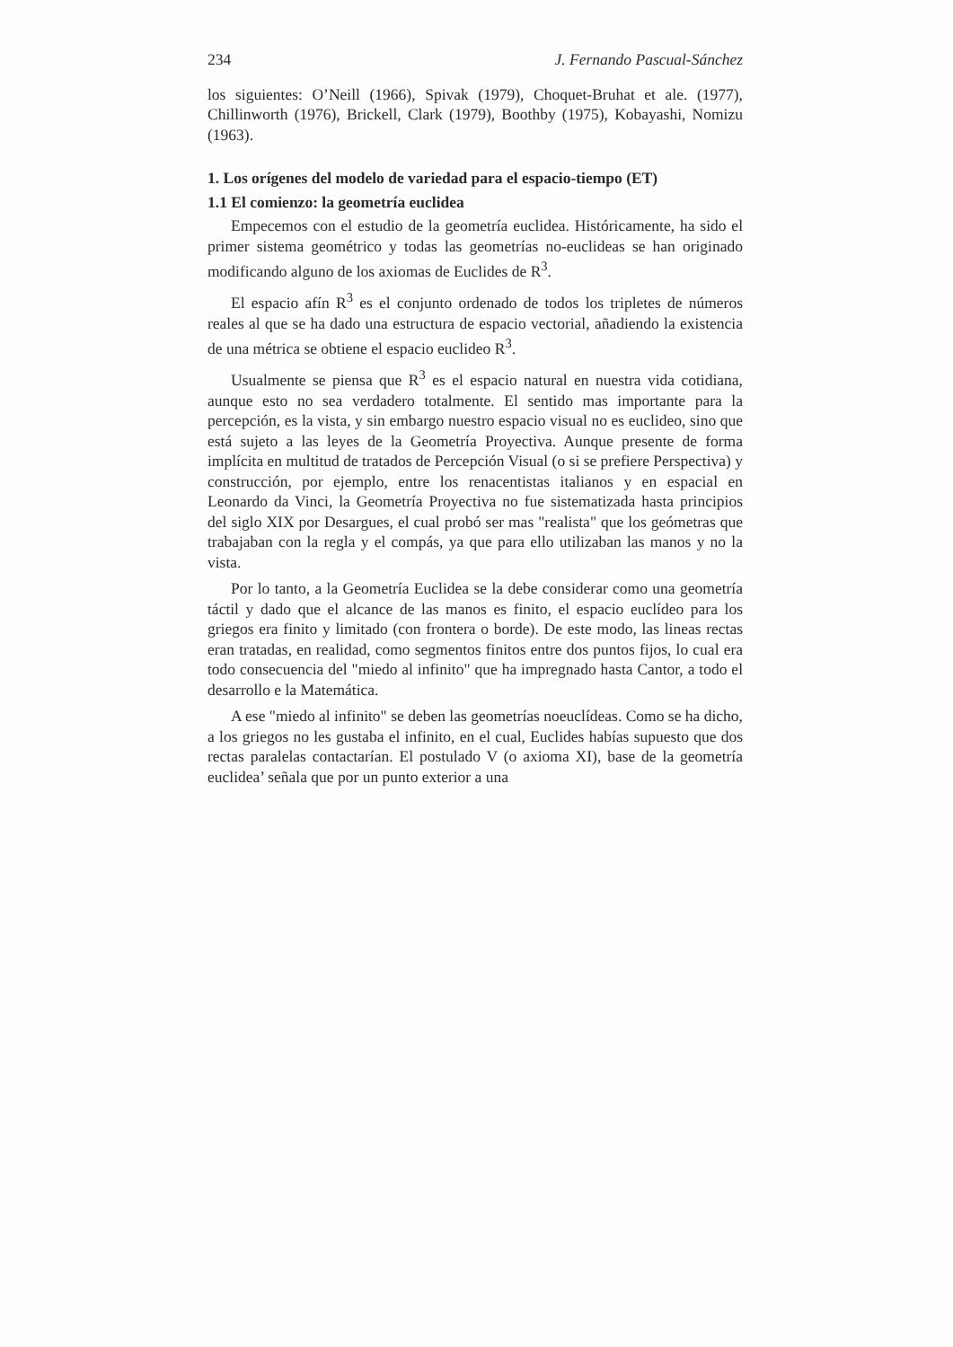234 J. Fernando Pascual-Sánchez
los siguientes: O’Neill (1966), Spivak (1979), Choquet-Bruhat et ale. (1977), Chillinworth (1976), Brickell, Clark (1979), Boothby (1975), Kobayashi, Nomizu (1963).
1. Los orígenes del modelo de variedad para el espacio-tiempo (ET)
1.1 El comienzo: la geometría euclidea
Empecemos con el estudio de la geometría euclidea. Históricamente, ha sido el primer sistema geométrico y todas las geometrías no-euclideas se han originado modificando alguno de los axiomas de Euclides de R<sup>3</sup>.
El espacio afín R<sup>3</sup> es el conjunto ordenado de todos los tripletes de números reales al que se ha dado una estructura de espacio vectorial, añadiendo la existencia de una métrica se obtiene el espacio euclideo R<sup>3</sup>.
Usualmente se piensa que R<sup>3</sup> es el espacio natural en nuestra vida cotidiana, aunque esto no sea verdadero totalmente. El sentido mas importante para la percepción, es la vista, y sin embargo nuestro espacio visual no es euclideo, sino que está sujeto a las leyes de la Geometría Proyectiva. Aunque presente de forma implícita en multitud de tratados de Percepción Visual (o si se prefiere Perspectiva) y construcción, por ejemplo, entre los renacentistas italianos y en espacial en Leonardo da Vinci, la Geometría Proyectiva no fue sistematizada hasta principios del siglo XIX por Desargues, el cual probó ser mas "realista" que los geómetras que trabajaban con la regla y el compás, ya que para ello utilizaban las manos y no la vista.
Por lo tanto, a la Geometría Euclidea se la debe considerar como una geometría táctil y dado que el alcance de las manos es finito, el espacio euclídeo para los griegos era finito y limitado (con frontera o borde). De este modo, las lineas rectas eran tratadas, en realidad, como segmentos finitos entre dos puntos fijos, lo cual era todo consecuencia del "miedo al infinito" que ha impregnado hasta Cantor, a todo el desarrollo e la Matemática.
A ese "miedo al infinito" se deben las geometrías noeuclídeas. Como se ha dicho, a los griegos no les gustaba el infinito, en el cual, Euclides habías supuesto que dos rectas paralelas contactarían. El postulado V (o axioma XI), base de la geometría euclidea’ señala que por un punto exterior a una